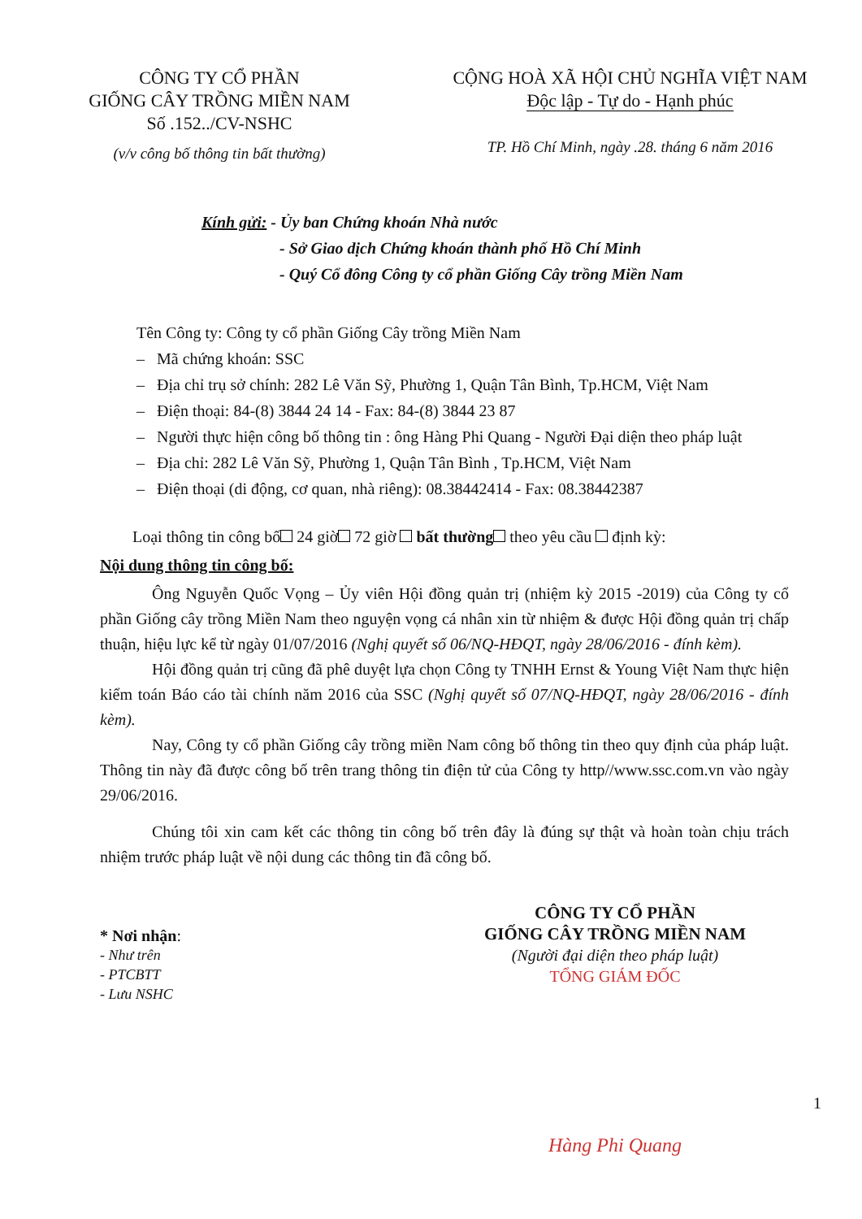CÔNG TY CỔ PHẦN
GIỐNG CÂY TRỒNG MIỀN NAM
Số .152../CV-NSHC
(v/v công bố thông tin bất thường)
CỘNG HOÀ XÃ HỘI CHỦ NGHĨA VIỆT NAM
Độc lập - Tự do - Hạnh phúc
TP. Hồ Chí Minh, ngày .28. tháng 6 năm 2016
Kính gửi: - Ủy ban Chứng khoán Nhà nước
- Sở Giao dịch Chứng khoán thành phố Hồ Chí Minh
- Quý Cổ đông Công ty cổ phần Giống Cây trồng Miền Nam
Tên Công ty: Công ty cổ phần Giống Cây trồng Miền Nam
– Mã chứng khoán: SSC
– Địa chỉ trụ sở chính: 282 Lê Văn Sỹ, Phường 1, Quận Tân Bình, Tp.HCM, Việt Nam
– Điện thoại: 84-(8) 3844 24 14 - Fax: 84-(8) 3844 23 87
– Người thực hiện công bố thông tin : ông Hàng Phi Quang - Người Đại diện theo pháp luật
– Địa chỉ: 282 Lê Văn Sỹ, Phường 1, Quận Tân Bình , Tp.HCM, Việt Nam
– Điện thoại (di động, cơ quan, nhà riêng): 08.38442414 - Fax: 08.38442387
Loại thông tin công bố 24 giờ 72 giờ bất thường theo yêu cầu định kỳ:
Nội dung thông tin công bố:
Ông Nguyễn Quốc Vọng – Ủy viên Hội đồng quản trị (nhiệm kỳ 2015 -2019) của Công ty cổ phần Giống cây trồng Miền Nam theo nguyện vọng cá nhân xin từ nhiệm & được Hội đồng quản trị chấp thuận, hiệu lực kể từ ngày 01/07/2016 (Nghị quyết số 06/NQ-HĐQT, ngày 28/06/2016 - đính kèm).
Hội đồng quản trị cũng đã phê duyệt lựa chọn Công ty TNHH Ernst & Young Việt Nam thực hiện kiểm toán Báo cáo tài chính năm 2016 của SSC (Nghị quyết số 07/NQ-HĐQT, ngày 28/06/2016 - đính kèm).
Nay, Công ty cổ phần Giống cây trồng miền Nam công bố thông tin theo quy định của pháp luật. Thông tin này đã được công bố trên trang thông tin điện tử của Công ty http//www.ssc.com.vn vào ngày 29/06/2016.
Chúng tôi xin cam kết các thông tin công bố trên đây là đúng sự thật và hoàn toàn chịu trách nhiệm trước pháp luật về nội dung các thông tin đã công bố.
* Nơi nhận:
- Như trên
- PTCBTT
- Lưu NSHC
CÔNG TY CỔ PHẦN
GIỐNG CÂY TRỒNG MIỀN NAM
(Người đại diện theo pháp luật)
TỔNG GIÁM ĐỐC
1
Hàng Phi Quang